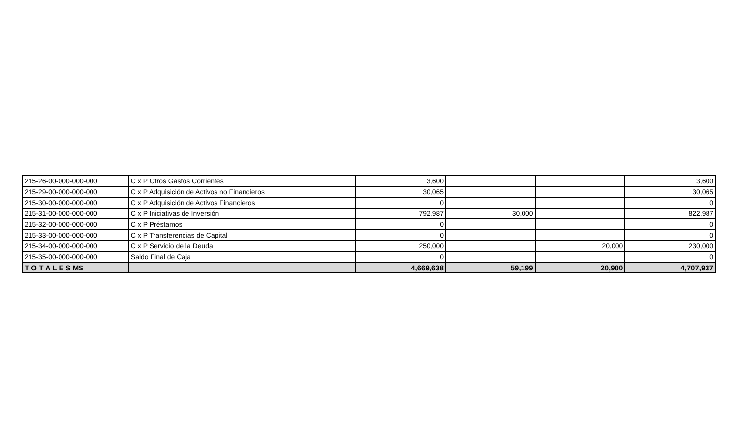| 215-26-00-000-000-000 | C x P Otros Gastos Corrientes | 3,600 | | | 3,600 |
| 215-29-00-000-000-000 | C x P Adquisición de Activos no Financieros | 30,065 | | | 30,065 |
| 215-30-00-000-000-000 | C x P Adquisición de Activos Financieros | 0 | | | 0 |
| 215-31-00-000-000-000 | C x P Iniciativas de Inversión | 792,987 | 30,000 | | 822,987 |
| 215-32-00-000-000-000 | C x P Préstamos | 0 | | | 0 |
| 215-33-00-000-000-000 | C x P Transferencias de Capital | 0 | | | 0 |
| 215-34-00-000-000-000 | C x P Servicio de la Deuda | 250,000 | | 20,000 | 230,000 |
| 215-35-00-000-000-000 | Saldo Final de Caja | 0 | | | 0 |
| T O T A L E S M$ | | 4,669,638 | 59,199 | 20,900 | 4,707,937 |